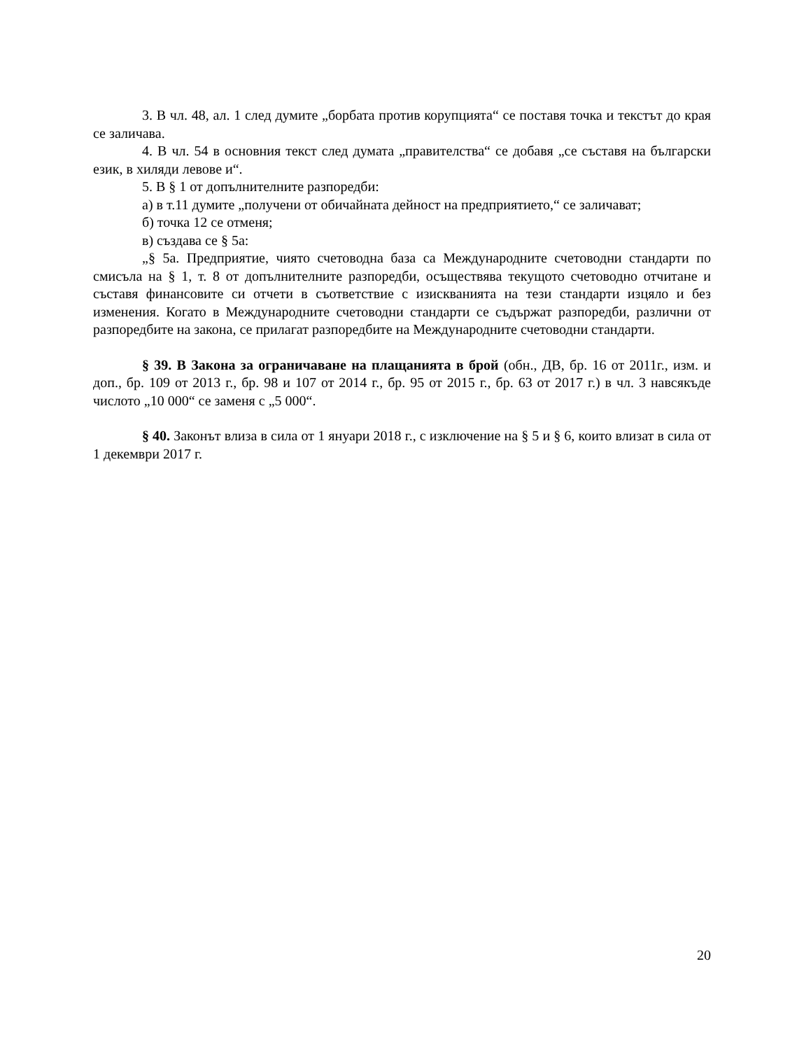3. В чл. 48, ал. 1 след думите „борбата против корупцията“ се поставя точка и текстът до края се заличава.
4. В чл. 54 в основния текст след думата „правителства“ се добавя „се съставя на български език, в хиляди левове и“.
5. В § 1 от допълнителните разпоредби:
а) в т.11 думите „получени от обичайната дейност на предприятието,“ се заличават;
б) точка 12 се отменя;
в) създава се § 5а:
„§ 5а. Предприятие, чиято счетоводна база са Международните счетоводни стандарти по смисъла на § 1, т. 8 от допълнителните разпоредби, осъществява текущото счетоводно отчитане и съставя финансовите си отчети в съответствие с изискванията на тези стандарти изцяло и без изменения. Когато в Международните счетоводни стандарти се съдържат разпоредби, различни от разпоредбите на закона, се прилагат разпоредбите на Международните счетоводни стандарти.
§ 39. В Закона за ограничаване на плащанията в брой (обн., ДВ, бр. 16 от 2011г., изм. и доп., бр. 109 от 2013 г., бр. 98 и 107 от 2014 г., бр. 95 от 2015 г., бр. 63 от 2017 г.) в чл. 3 навсякъде числото „10 000“ се заменя с „5 000“.
§ 40. Законът влиза в сила от 1 януари 2018 г., с изключение на § 5 и § 6, които влизат в сила от 1 декември 2017 г.
20